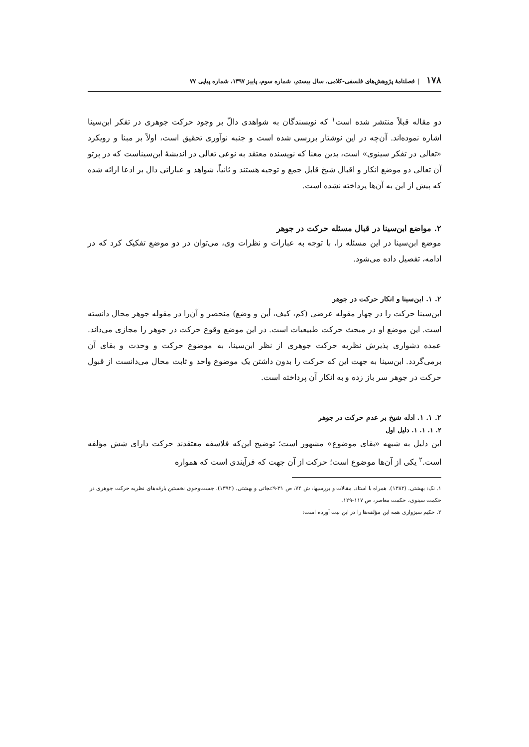۱۷۸ | فصلنامهٔ پژوهش‌های فلسفی-کلامی، سال بیستم، شماره سوم، پاییز ۱۳۹۷، شماره پیاپی ۷۷
دو مقاله قبلاً منتشر شده است<sup>۱</sup> که نویسندگان به شواهدی دالّ بر وجود حرکت جوهری در تفکر ابن‌سینا اشاره نموده‌اند. آن‌چه در این نوشتار بررسی شده است و جنبه نوآوری تحقیق است، اولاً بر مبنا و رویکرد «تعالی در تفکر سینوی» است، بدین معنا که نویسنده معتقد به نوعی تعالی در اندیشهٔ ابن‌سیناست که در پرتو آن تعالی دو موضع انکار و اقبال شیخ قابل جمع و توجیه هستند و ثانیاً، شواهد و عباراتی دال بر ادعا ارائه شده که پیش از این به آن‌ها پرداخته نشده است.
۲. مواضع ابن‌سینا در قبال مسئله حرکت در جوهر
موضع ابن‌سینا در این مسئله را، با توجه به عبارات و نظرات وی، می‌توان در دو موضع تفکیک کرد که در ادامه، تفصیل داده می‌شود.
۲. ۱. ابن‌سینا و انکار حرکت در جوهر
ابن‌سینا حرکت را در چهار مقوله عرضی (کم، کیف، أین و وضع) منحصر و آن‌را در مقوله جوهر محال دانسته است. این موضع او در مبحث حرکت طبیعیات است. در این موضع وقوع حرکت در جوهر را مجازی می‌داند. عمده دشواری پذیرش نظریه حرکت جوهری از نظر ابن‌سینا، به موضوع حرکت و وحدت و بقای آن برمی‌گردد. ابن‌سینا به جهت این که حرکت را بدون داشتن یک موضوع واحد و ثابت محال می‌دانست از قبول حرکت در جوهر سر باز زده و به انکار آن پرداخته است.
۲. ۱. ۱. ادله شیخ بر عدم حرکت در جوهر
۲. ۱. ۱. ۱. دلیل اول
این دلیل به شبهه «بقای موضوع» مشهور است؛ توضیح این‌که فلاسفه معتقدند حرکت دارای شش مؤلفه است.<sup>۲</sup> یکی از آن‌ها موضوع است؛ حرکت از آن جهت که فرآیندی است که همواره
۱. نک: بهشتی. (۱۳۸۲). همراه با استاد. مقالات و بررسیها، ش ۷۴، ص ۳۱-۹؛نجاتی و بهشتی. (۱۳۹۲). جست‌وجوی نخستین بارقه‌های نظریه حرکت جوهری در حکمت سینوی، حکمت معاصر، ص ۱۱۷-۱۲۹.
۲. حکیم سبزواری همه این مؤلفه‌ها را در این بیت آورده است: